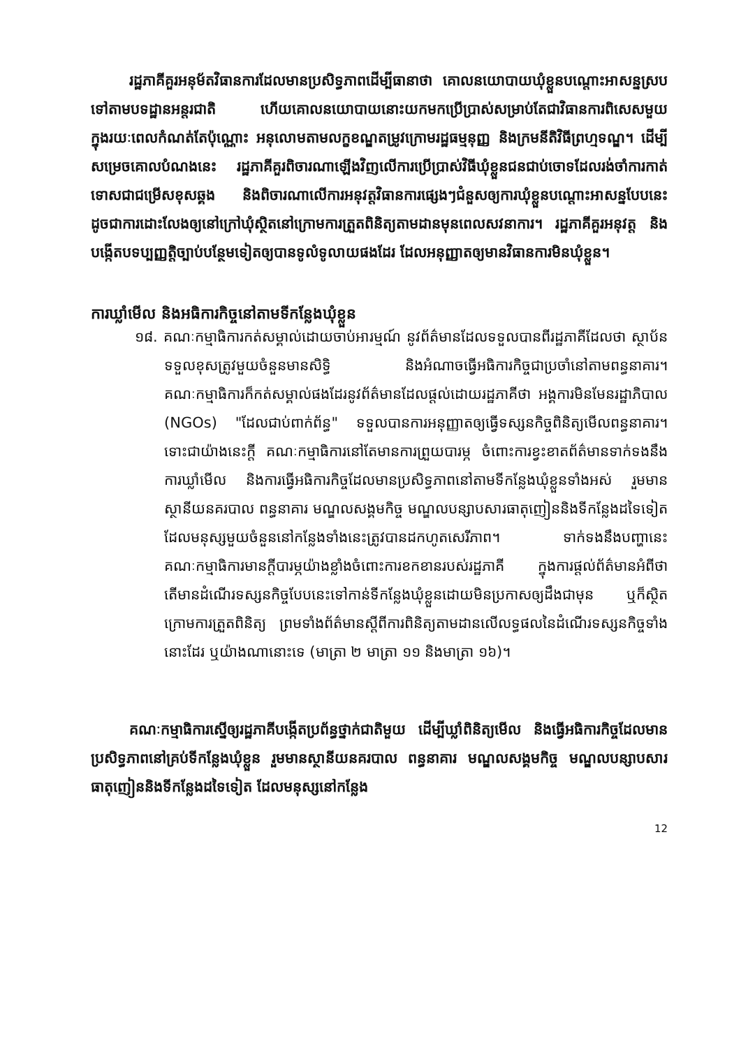រដ្ឋភាគីគួរអនុម័តវិធានការដែលមានប្រសិទ្ធភាពដើម្បីធានាថា គោលនយោបាយឃុំខ្លួនបណ្ដោះអាសន្នស្របទៅតាមបទដ្ឋានអន្តរជាតិ ហើយគោលនយោបាយនោះយកមកប្រើប្រាស់សម្រាប់តែជាវិធានការពិសេសមួយក្នុងរយៈពេលកំណត់តែប៉ុណ្ណោះ អនុលោមតាមលក្ខខណ្ឌតម្រូវក្រោមរដ្ឋធម្មនុញ្ញ និងក្រមនីតិវិធីព្រហ្មទណ្ឌ។ ដើម្បីសម្រេចគោលបំណងនេះ រដ្ឋភាគីគួរពិចារណាឡើងវិញលើការប្រើប្រាស់វិធីឃុំខ្លួនជនជាប់ចោទដែលរង់ចាំការកាត់ទោសជាជម្រើសខុសឆ្គង និងពិចារណាលើការអនុវត្តវិធានការផ្សេងៗជំនួសឲ្យការឃុំខ្លួនបណ្ដោះអាសន្នបែបនេះ ដូចជាការដោះលែងឲ្យនៅក្រៅឃុំស្ថិតនៅក្រោមការត្រួតពិនិត្យតាមដានមុនពេលសវនាការ។ រដ្ឋភាគីគួរអនុវត្ត និងបង្កើតបទប្បញ្ញត្តិច្បាប់បន្ថែមទៀតឲ្យបានទូលំទូលាយផងដែរ ដែលអនុញ្ញាតឲ្យមានវិធានការមិនឃុំខ្លួន។
ការឃ្លាំមើល និងអធិការកិច្ចនៅតាមទីកន្លែងឃុំខ្លួន
១៨. គណៈកម្មាធិការកត់សម្គាល់ដោយចាប់អារម្មណ៍ នូវព័ត៌មានដែលទទួលបានពីរដ្ឋភាគីដែលថា ស្ថាប័នទទួលខុសត្រូវមួយចំនួនមានសិទ្ធិ និងអំណាចធ្វើអធិការកិច្ចជាប្រចាំនៅតាមពន្ធនាគារ។ គណៈកម្មាធិការក៏កត់សម្គាល់ផងដែរនូវព័ត៌មានដែលផ្ដល់ដោយរដ្ឋភាគីថា អង្គការមិនមែនរដ្ឋាភិបាល (NGOs) "ដែលជាប់ពាក់ព័ន្ធ" ទទួលបានការអនុញ្ញាតឲ្យធ្វើទស្សនកិច្ចពិនិត្យមើលពន្ធនាគារ។ ទោះជាយ៉ាងនេះក្ដី គណៈកម្មាធិការនៅតែមានការព្រួយបារម្ភ ចំពោះការខ្វះខាតព័ត៌មានទាក់ទងនឹងការឃ្លាំមើល និងការធ្វើអធិការកិច្ចដែលមានប្រសិទ្ធភាពនៅតាមទីកន្លែងឃុំខ្លួនទាំងអស់ រួមមានស្ថានីយនគរបាល ពន្ធនាគារ មណ្ឌលសង្គមកិច្ច មណ្ឌលបន្សាបសារធាតុញៀននិងទីកន្លែងដទៃទៀត ដែលមនុស្សមួយចំនួននៅកន្លែងទាំងនេះត្រូវបានដកហូតសេរីភាព។ ទាក់ទងនឹងបញ្ហានេះ គណៈកម្មាធិការមានក្ដីបារម្ភយ៉ាងខ្លាំងចំពោះការខកខានរបស់រដ្ឋភាគី ក្នុងការផ្ដល់ព័ត៌មានអំពីថាតើមានដំណើរទស្សនកិច្ចបែបនេះទៅកាន់ទីកន្លែងឃុំខ្លួនដោយមិនប្រកាសឲ្យដឹងជាមុន ឬក៏ស្ថិតក្រោមការត្រួតពិនិត្យ ព្រមទាំងព័ត៌មានស្ដីពីការពិនិត្យតាមដានលើលទ្ធផលនៃដំណើរទស្សនកិច្ចទាំងនោះដែរ ឬយ៉ាងណានោះទេ (មាត្រា ២ មាត្រា ១១ និងមាត្រា ១៦)។
គណៈកម្មាធិការស្នើឲ្យរដ្ឋភាគីបង្កើតប្រព័ន្ធថ្នាក់ជាតិមួយ ដើម្បីឃ្លាំពិនិត្យមើល និងធ្វើអធិការកិច្ចដែលមានប្រសិទ្ធភាពនៅគ្រប់ទីកន្លែងឃុំខ្លួន រួមមានស្ថានីយនគរបាល ពន្ធនាគារ មណ្ឌលសង្គមកិច្ច មណ្ឌលបន្សាបសារធាតុញៀននិងទីកន្លែងដទៃទៀត ដែលមនុស្សនៅកន្លែង
12